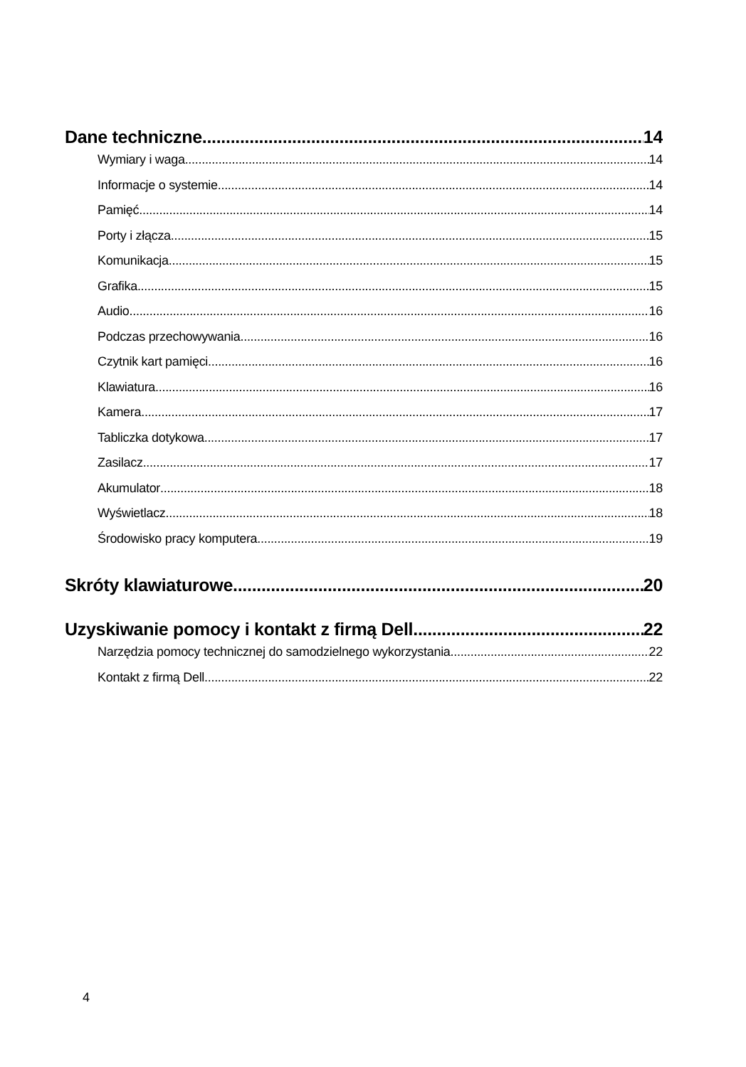Dane techniczne 14
Wymiary i waga 14
Informacje o systemie 14
Pamięć 14
Porty i złącza 15
Komunikacja 15
Grafika 15
Audio 16
Podczas przechowywania 16
Czytnik kart pamięci 16
Klawiatura 16
Kamera 17
Tabliczka dotykowa 17
Zasilacz 17
Akumulator 18
Wyświetlacz 18
Środowisko pracy komputera 19
Skróty klawiaturowe 20
Uzyskiwanie pomocy i kontakt z firmą Dell 22
Narzędzia pomocy technicznej do samodzielnego wykorzystania 22
Kontakt z firmą Dell 22
4